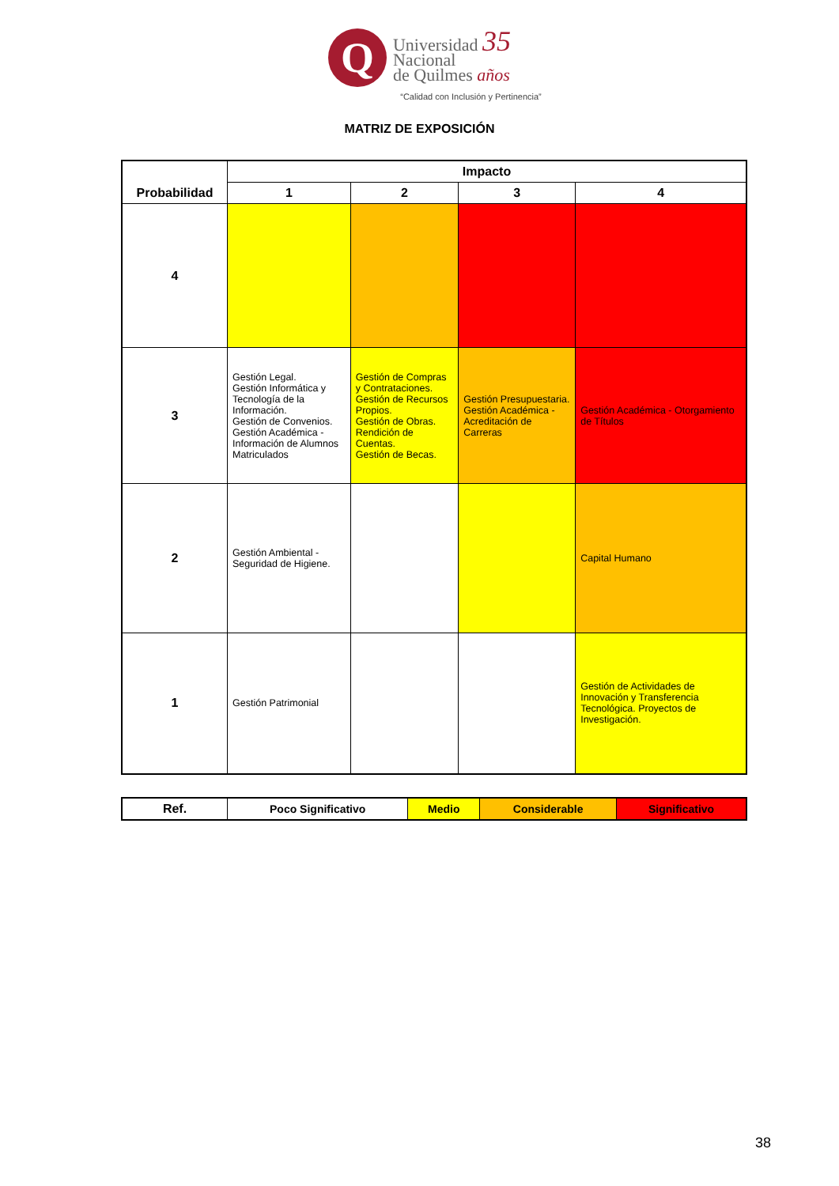Q
Universidad 35
Nacional
de Quilmes años
“Calidad con Inclusión y Pertinencia”
MATRIZ DE EXPOSICIÓN
| Probabilidad | Impacto | | | |
| --- | --- | --- | --- | --- |
| | 1 | 2 | 3 | 4 |
| 4 | | | | |
| 3 | Gestión Legal. Gestión Informática y Tecnología de la Información. Gestión de Convenios. Gestión Académica - Información de Alumnos Matriculados | Gestión de Compras y Contrataciones. Gestión de Recursos Propios. Gestión de Obras. Rendición de Cuentas. Gestión de Becas. | Gestión Presupuestaria. Gestión Académica - Acreditación de Carreras | Gestión Académica - Otorgamiento de Títulos |
| 2 | Gestión Ambiental - Seguridad de Higiene. | | | Capital Humano |
| 1 | Gestión Patrimonial | | | Gestión de Actividades de Innovación y Transferencia Tecnológica. Proyectos de Investigación. |
| Ref. | Poco Significativo | Medio | Considerable | Significativo |
38